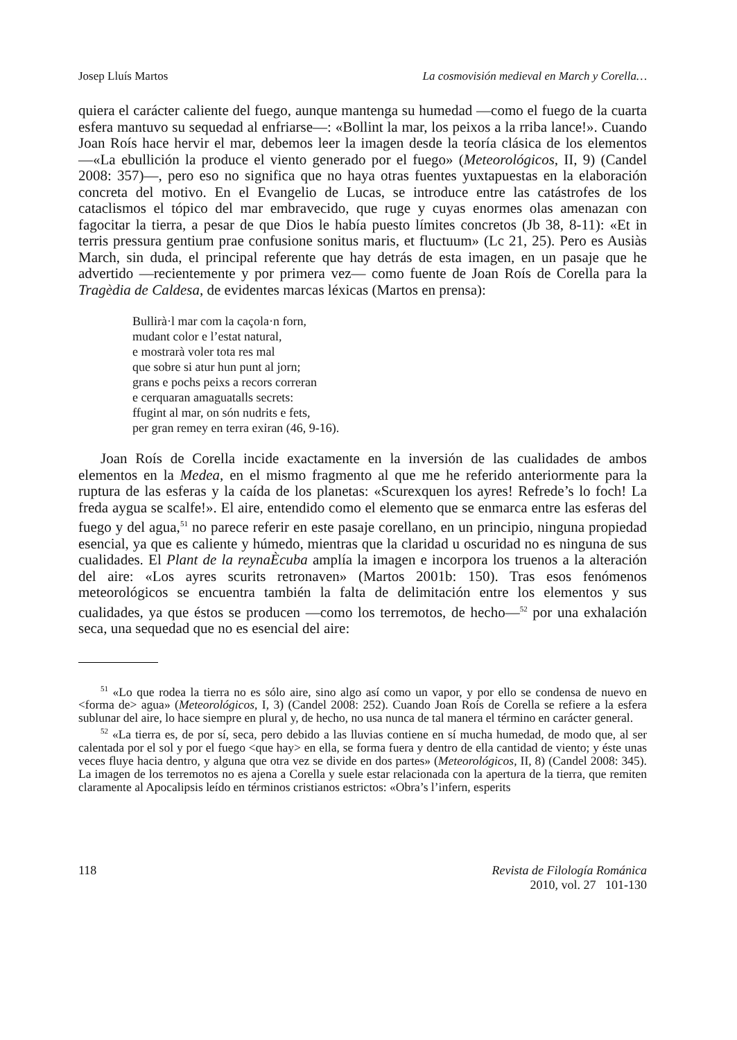Josep Lluís Martos La cosmovisión medieval en March y Corella…
quiera el carácter caliente del fuego, aunque mantenga su humedad —como el fuego de la cuarta esfera mantuvo su sequedad al enfriarse—: «Bollint la mar, los peixos a la rriba lance!». Cuando Joan Roís hace hervir el mar, debemos leer la imagen desde la teoría clásica de los elementos —«La ebullición la produce el viento generado por el fuego» (Meteorológicos, II, 9) (Candel 2008: 357)—, pero eso no significa que no haya otras fuentes yuxtapuestas en la elaboración concreta del motivo. En el Evangelio de Lucas, se introduce entre las catástrofes de los cataclismos el tópico del mar embravecido, que ruge y cuyas enormes olas amenazan con fagocitar la tierra, a pesar de que Dios le había puesto límites concretos (Jb 38, 8-11): «Et in terris pressura gentium prae confusione sonitus maris, et fluctuum» (Lc 21, 25). Pero es Ausiàs March, sin duda, el principal referente que hay detrás de esta imagen, en un pasaje que he advertido —recientemente y por primera vez— como fuente de Joan Roís de Corella para la Tragèdia de Caldesa, de evidentes marcas léxicas (Martos en prensa):
Bullirà·l mar com la caçola·n forn,
mudant color e l’estat natural,
e mostrarà voler tota res mal
que sobre si atur hun punt al jorn;
grans e pochs peixs a recors correran
e cerquaran amaguatalls secrets:
ffugint al mar, on són nudrits e fets,
per gran remey en terra exiran (46, 9-16).
Joan Roís de Corella incide exactamente en la inversión de las cualidades de ambos elementos en la Medea, en el mismo fragmento al que me he referido anteriormente para la ruptura de las esferas y la caída de los planetas: «Scurexquen los ayres! Refrede’s lo foch! La freda aygua se scalfe!». El aire, entendido como el elemento que se enmarca entre las esferas del fuego y del agua,<sup>51</sup> no parece referir en este pasaje corellano, en un principio, ninguna propiedad esencial, ya que es caliente y húmedo, mientras que la claridad u oscuridad no es ninguna de sus cualidades. El Plant de la reynaÈcuba amplía la imagen e incorpora los truenos a la alteración del aire: «Los ayres scurits retronaven» (Martos 2001b: 150). Tras esos fenómenos meteorológicos se encuentra también la falta de delimitación entre los elementos y sus cualidades, ya que éstos se producen —como los terremotos, de hecho—<sup>52</sup> por una exhalación seca, una sequedad que no es esencial del aire:
<sup>51</sup> «Lo que rodea la tierra no es sólo aire, sino algo así como un vapor, y por ello se condensa de nuevo en <forma de> agua» (Meteorológicos, I, 3) (Candel 2008: 252). Cuando Joan Roís de Corella se refiere a la esfera sublunar del aire, lo hace siempre en plural y, de hecho, no usa nunca de tal manera el término en carácter general.
<sup>52</sup> «La tierra es, de por sí, seca, pero debido a las lluvias contiene en sí mucha humedad, de modo que, al ser calentada por el sol y por el fuego <que hay> en ella, se forma fuera y dentro de ella cantidad de viento; y éste unas veces fluye hacia dentro, y alguna que otra vez se divide en dos partes» (Meteorológicos, II, 8) (Candel 2008: 345). La imagen de los terremotos no es ajena a Corella y suele estar relacionada con la apertura de la tierra, que remiten claramente al Apocalipsis leído en términos cristianos estrictos: «Obra’s l’infern, esperits
118 Revista de Filología Románica
2010, vol. 27 101-130